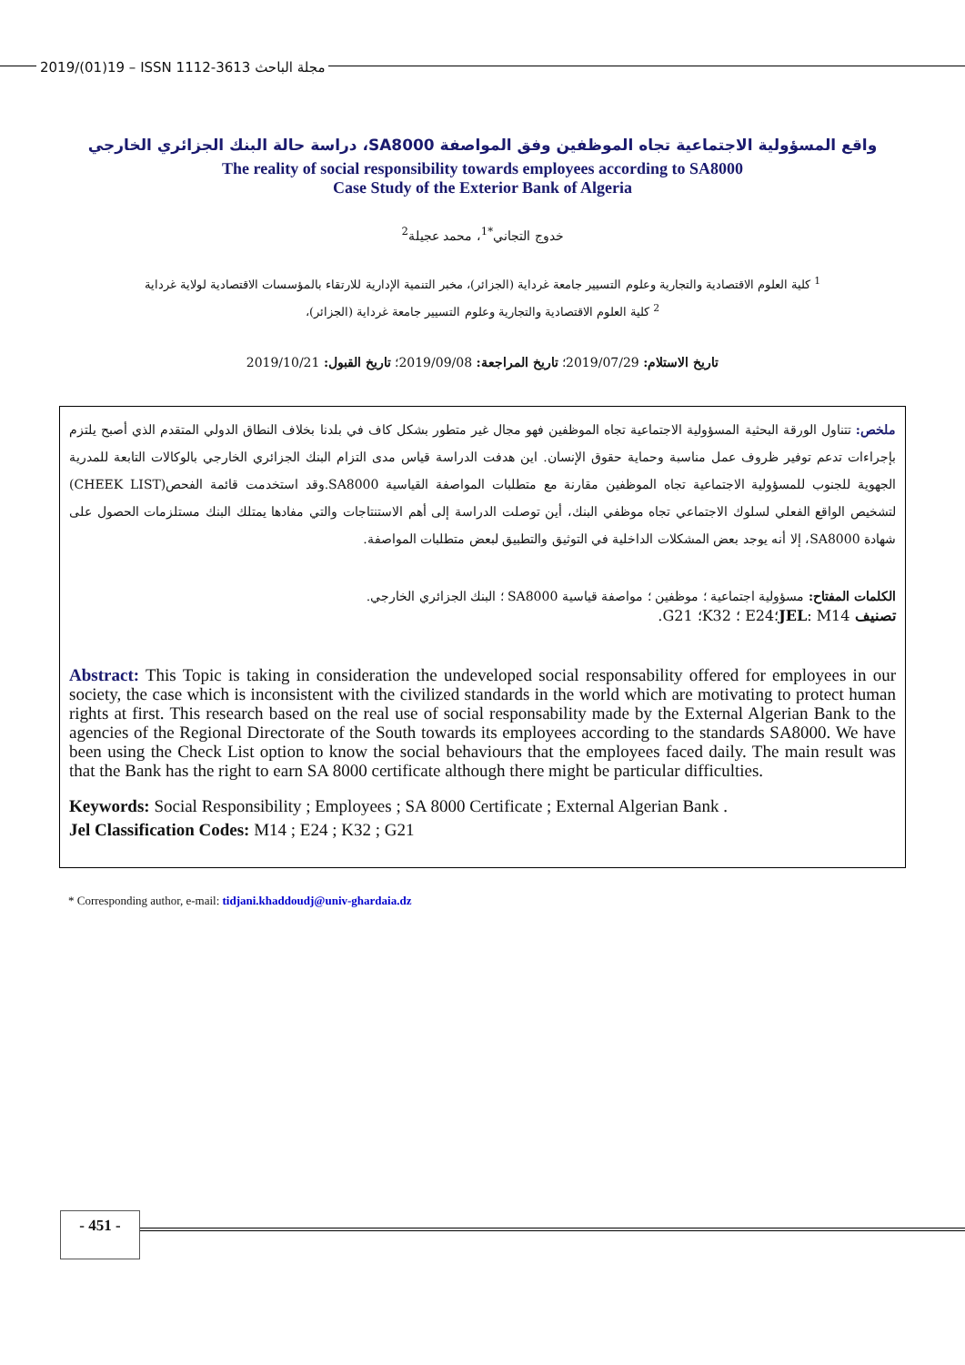2019/(01)19 – ISSN 1112-3613 مجلة الباحث
واقع المسؤولية الاجتماعية تجاه الموظفين وفق المواصفة SA8000، دراسة حالة البنك الجزائري الخارجي
The reality of social responsibility towards employees according to SA8000
Case Study of the Exterior Bank of Algeria
خدوج التجاني<sup>*1</sup>، محمد عجيلة<sup>2</sup>
<sup>1</sup> كلية العلوم الاقتصادية والتجارية وعلوم التسيير جامعة غرداية (الجزائر)، مخبر التنمية الإدارية للارتقاء بالمؤسسات الاقتصادية لولاية غرداية
<sup>2</sup> كلية العلوم الاقتصادية والتجارية وعلوم التسيير جامعة غرداية (الجزائر)،
تاريخ الاستلام: 2019/07/29؛ تاريخ المراجعة: 2019/09/08؛ تاريخ القبول: 2019/10/21
ملخص: تتناول الورقة البحثية المسؤولية الاجتماعية تجاه الموظفين فهو مجال غير متطور بشكل كاف في بلدنا بخلاف النطاق الدولي المتقدم الذي أصبح يلتزم بإجراءات تدعم توفير ظروف عمل مناسبة وحماية حقوق الإنسان. اين هدفت الدراسة قياس مدى التزام البنك الجزائري الخارجي بالوكالات التابعة للمدرية الجهوية للجنوب للمسؤولية الاجتماعية تجاه الموظفين مقارنة مع متطلبات المواصفة القياسية SA8000.وقد استخدمت قائمة الفحص(CHEEK LIST) لتشخيص الواقع الفعلي لسلوك الاجتماعي تجاه موظفي البنك، أين توصلت الدراسة إلى أهم الاستنتاجات والتي مفادها يمتلك البنك مستلزمات الحصول على شهادة SA8000، إلا أنه يوجد بعض المشكلات الداخلية في التوثيق والتطبيق لبعض متطلبات المواصفة.
الكلمات المفتاح: مسؤولية اجتماعية ؛ موظفين ؛ مواصفة قياسية SA8000 ؛ البنك الجزائري الخارجي.
تصنيف JEL: M14؛E24 ؛ K32؛ G21.
Abstract: This Topic is taking in consideration the undeveloped social responsability offered for employees in our society, the case which is inconsistent with the civilized standards in the world which are motivating to protect human rights at first. This research based on the real use of social responsability made by the External Algerian Bank to the agencies of the Regional Directorate of the South towards its employees according to the standards SA8000. We have been using the Check List option to know the social behaviours that the employees faced daily. The main result was that the Bank has the right to earn SA 8000 certificate although there might be particular difficulties.
Keywords: Social Responsibility ; Employees ; SA 8000 Certificate ; External Algerian Bank .
Jel Classification Codes: M14 ; E24 ; K32 ; G21
* Corresponding author, e-mail: tidjani.khaddoudj@univ-ghardaia.dz
- 451 -